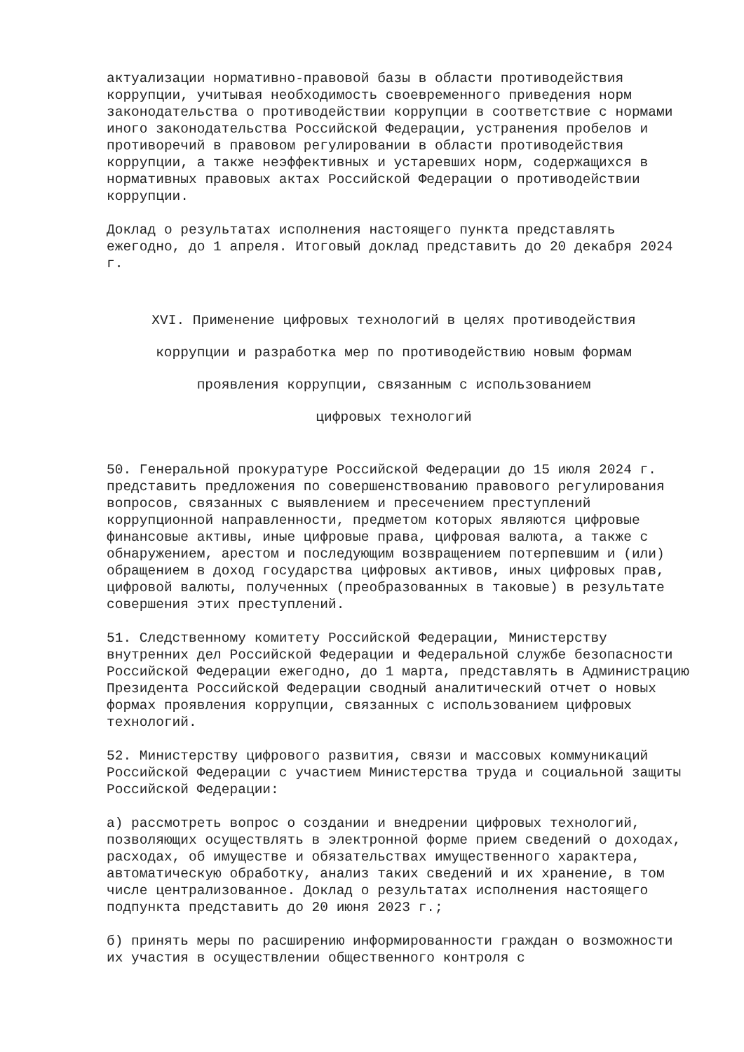актуализации нормативно-правовой базы в области противодействия коррупции, учитывая необходимость своевременного приведения норм законодательства о противодействии коррупции в соответствие с нормами иного законодательства Российской Федерации, устранения пробелов и противоречий в правовом регулировании в области противодействия коррупции, а также неэффективных и устаревших норм, содержащихся в нормативных правовых актах Российской Федерации о противодействии коррупции.
Доклад о результатах исполнения настоящего пункта представлять ежегодно, до 1 апреля. Итоговый доклад представить до 20 декабря 2024 г.
XVI. Применение цифровых технологий в целях противодействия
коррупции и разработка мер по противодействию новым формам
проявления коррупции, связанным с использованием
цифровых технологий
50. Генеральной прокуратуре Российской Федерации до 15 июля 2024 г. представить предложения по совершенствованию правового регулирования вопросов, связанных с выявлением и пресечением преступлений коррупционной направленности, предметом которых являются цифровые финансовые активы, иные цифровые права, цифровая валюта, а также с обнаружением, арестом и последующим возвращением потерпевшим и (или) обращением в доход государства цифровых активов, иных цифровых прав, цифровой валюты, полученных (преобразованных в таковые) в результате совершения этих преступлений.
51. Следственному комитету Российской Федерации, Министерству внутренних дел Российской Федерации и Федеральной службе безопасности Российской Федерации ежегодно, до 1 марта, представлять в Администрацию Президента Российской Федерации сводный аналитический отчет о новых формах проявления коррупции, связанных с использованием цифровых технологий.
52. Министерству цифрового развития, связи и массовых коммуникаций Российской Федерации с участием Министерства труда и социальной защиты Российской Федерации:
а) рассмотреть вопрос о создании и внедрении цифровых технологий, позволяющих осуществлять в электронной форме прием сведений о доходах, расходах, об имуществе и обязательствах имущественного характера, автоматическую обработку, анализ таких сведений и их хранение, в том числе централизованное. Доклад о результатах исполнения настоящего подпункта представить до 20 июня 2023 г.;
б) принять меры по расширению информированности граждан о возможности их участия в осуществлении общественного контроля с